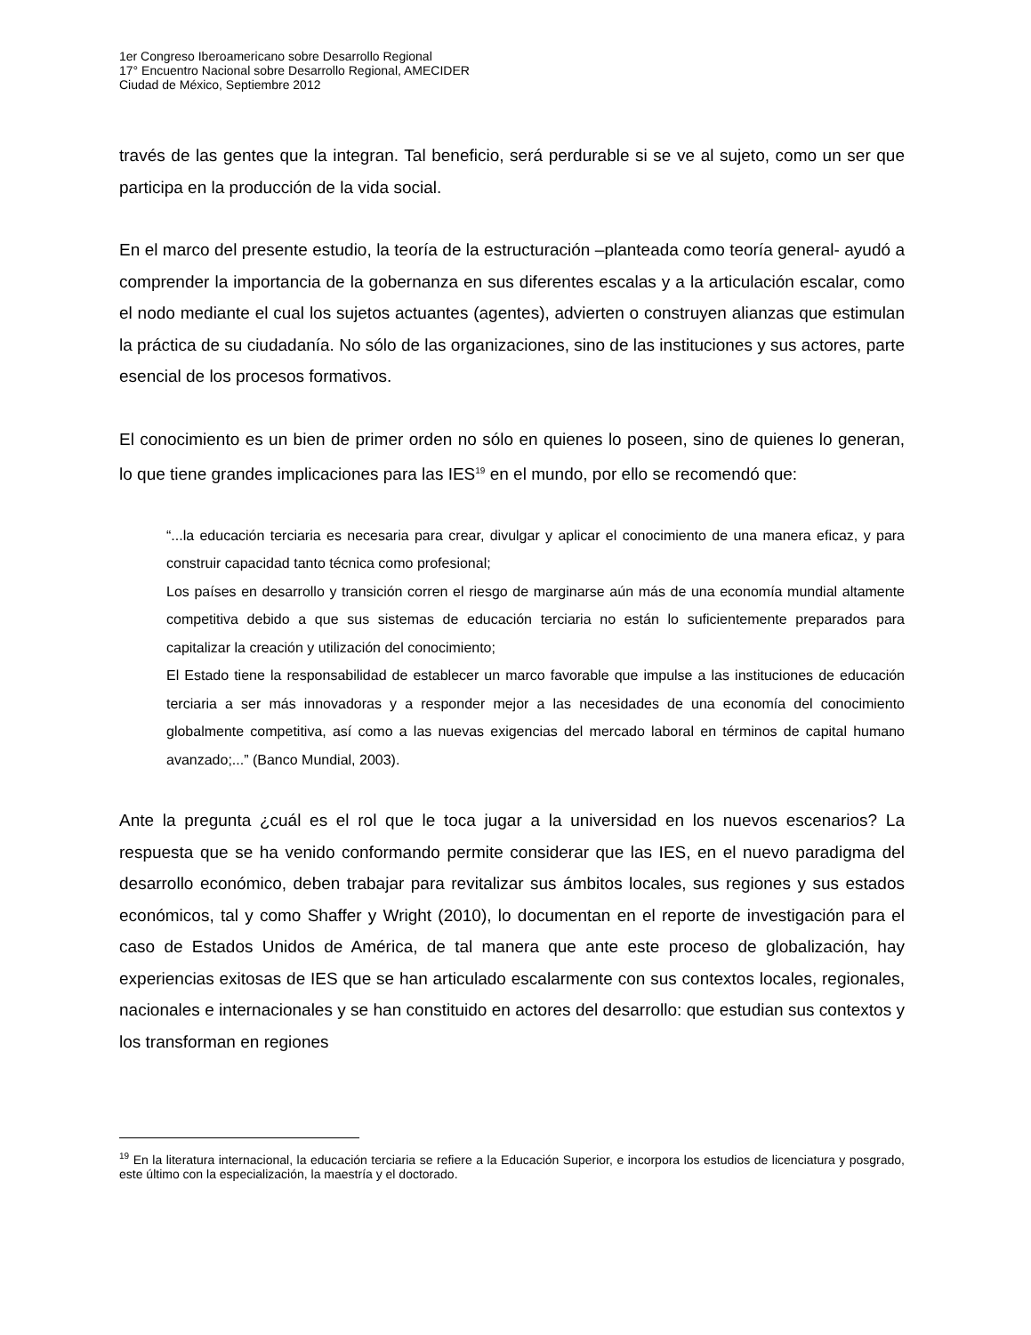1er Congreso Iberoamericano sobre Desarrollo Regional
17° Encuentro Nacional sobre Desarrollo Regional, AMECIDER
Ciudad de México, Septiembre 2012
través de las gentes que la integran. Tal beneficio, será perdurable si se ve al sujeto, como un ser que participa en la producción de la vida social.
En el marco del presente estudio, la teoría de la estructuración –planteada como teoría general- ayudó a comprender la importancia de la gobernanza en sus diferentes escalas y a la articulación escalar, como el nodo mediante el cual los sujetos actuantes (agentes), advierten o construyen alianzas que estimulan la práctica de su ciudadanía. No sólo de las organizaciones, sino de las instituciones y sus actores, parte esencial de los procesos formativos.
El conocimiento es un bien de primer orden no sólo en quienes lo poseen, sino de quienes lo generan, lo que tiene grandes implicaciones para las IES<sup>19</sup> en el mundo, por ello se recomendó que:
“...la educación terciaria es necesaria para crear, divulgar y aplicar el conocimiento de una manera eficaz, y para construir capacidad tanto técnica como profesional;
Los países en desarrollo y transición corren el riesgo de marginarse aún más de una economía mundial altamente competitiva debido a que sus sistemas de educación terciaria no están lo suficientemente preparados para capitalizar la creación y utilización del conocimiento;
El Estado tiene la responsabilidad de establecer un marco favorable que impulse a las instituciones de educación terciaria a ser más innovadoras y a responder mejor a las necesidades de una economía del conocimiento globalmente competitiva, así como a las nuevas exigencias del mercado laboral en términos de capital humano avanzado;...” (Banco Mundial, 2003).
Ante la pregunta ¿cuál es el rol que le toca jugar a la universidad en los nuevos escenarios? La respuesta que se ha venido conformando permite considerar que las IES, en el nuevo paradigma del desarrollo económico, deben trabajar para revitalizar sus ámbitos locales, sus regiones y sus estados económicos, tal y como Shaffer y Wright (2010), lo documentan en el reporte de investigación para el caso de Estados Unidos de América, de tal manera que ante este proceso de globalización, hay experiencias exitosas de IES que se han articulado escalarmente con sus contextos locales, regionales, nacionales e internacionales y se han constituido en actores del desarrollo: que estudian sus contextos y los transforman en regiones
<sup>19</sup> En la literatura internacional, la educación terciaria se refiere a la Educación Superior, e incorpora los estudios de licenciatura y posgrado, este último con la especialización, la maestría y el doctorado.